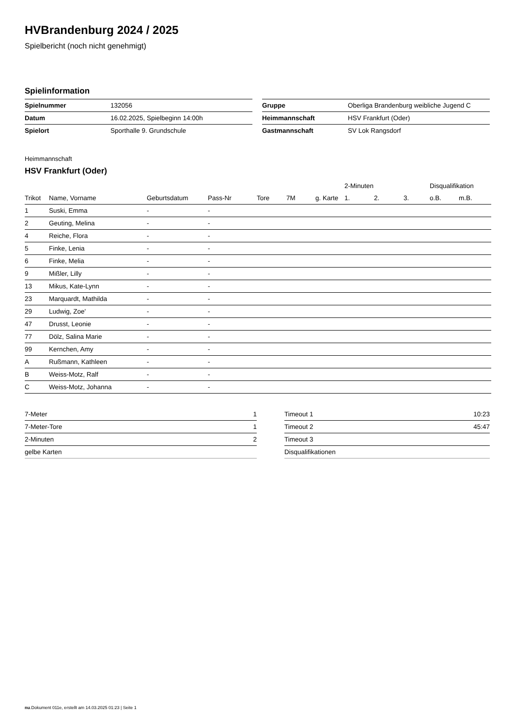HVBrandenburg 2024 / 2025
Spielbericht (noch nicht genehmigt)
Spielinformation
| Spielnummer | 132056 |
| Datum | 16.02.2025, Spielbeginn 14:00h |
| Spielort | Sporthalle 9. Grundschule |
| Gruppe | Oberliga Brandenburg weibliche Jugend C |
| Heimmannschaft | HSV Frankfurt (Oder) |
| Gastmannschaft | SV Lok Rangsdorf |
Heimmannschaft
HSV Frankfurt (Oder)
| | | | | | | | 2-Minuten | | | Disqualifikation | |
| --- | --- | --- | --- | --- | --- | --- | --- | --- | --- | --- | --- |
| Trikot | Name, Vorname | Geburtsdatum | Pass-Nr | Tore | 7M | g. Karte | 1. | 2. | 3. | o.B. | m.B. |
| 1 | Suski, Emma | - | - | | | | | | | | |
| 2 | Geuting, Melina | - | - | | | | | | | | |
| 4 | Reiche, Flora | - | - | | | | | | | | |
| 5 | Finke, Lenia | - | - | | | | | | | | |
| 6 | Finke, Melia | - | - | | | | | | | | |
| 9 | Mißler, Lilly | - | - | | | | | | | | |
| 13 | Mikus, Kate-Lynn | - | - | | | | | | | | |
| 23 | Marquardt, Mathilda | - | - | | | | | | | | |
| 29 | Ludwig, Zoe' | - | - | | | | | | | | |
| 47 | Drusst, Leonie | - | - | | | | | | | | |
| 77 | Dölz, Salina Marie | - | - | | | | | | | | |
| 99 | Kernchen, Amy | - | - | | | | | | | | |
| A | Rußmann, Kathleen | - | - | | | | | | | | |
| B | Weiss-Motz, Ralf | - | - | | | | | | | | |
| C | Weiss-Motz, Johanna | - | - | | | | | | | | |
| 7-Meter | 1 |
| 7-Meter-Tore | 1 |
| 2-Minuten | 2 |
| gelbe Karten | |
| Timeout 1 | 10:23 |
| Timeout 2 | 45:47 |
| Timeout 3 | |
| Disqualifikationen | |
nu.Dokument 011e, erstellt am 14.03.2025 01:23 | Seite 1